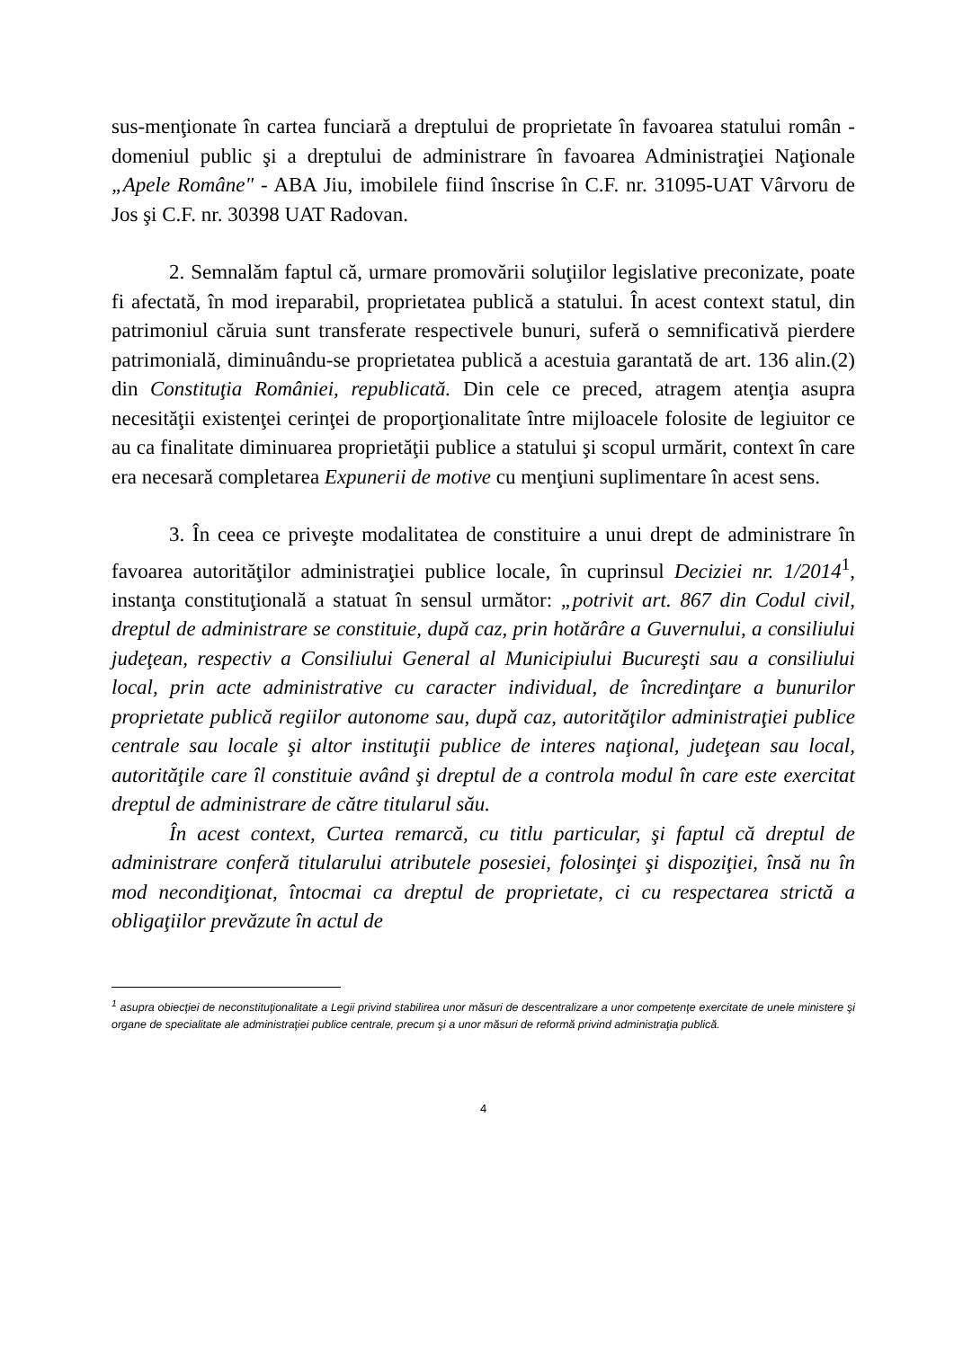sus-menţionate în cartea funciară a dreptului de proprietate în favoarea statului român - domeniul public şi a dreptului de administrare în favoarea Administraţiei Naţionale „Apele Române" - ABA Jiu, imobilele fiind înscrise în C.F. nr. 31095-UAT Vârvoru de Jos şi C.F. nr. 30398 UAT Radovan.
2. Semnalăm faptul că, urmare promovării soluţiilor legislative preconizate, poate fi afectată, în mod ireparabil, proprietatea publică a statului. În acest context statul, din patrimoniul căruia sunt transferate respectivele bunuri, suferă o semnificativă pierdere patrimonială, diminuându-se proprietatea publică a acestuia garantată de art. 136 alin.(2) din Constituţia României, republicată. Din cele ce preced, atragem atenţia asupra necesităţii existenţei cerinţei de proporţionalitate între mijloacele folosite de legiuitor ce au ca finalitate diminuarea proprietăţii publice a statului şi scopul urmărit, context în care era necesară completarea Expunerii de motive cu menţiuni suplimentare în acest sens.
3. În ceea ce priveşte modalitatea de constituire a unui drept de administrare în favoarea autorităţilor administraţiei publice locale, în cuprinsul Deciziei nr. 1/2014<sup>1</sup>, instanţa constituţională a statuat în sensul următor: „potrivit art. 867 din Codul civil, dreptul de administrare se constituie, după caz, prin hotărâre a Guvernului, a consiliului judeţean, respectiv a Consiliului General al Municipiului Bucureşti sau a consiliului local, prin acte administrative cu caracter individual, de încredinţare a bunurilor proprietate publică regiilor autonome sau, după caz, autorităţilor administraţiei publice centrale sau locale şi altor instituţii publice de interes naţional, judeţean sau local, autorităţile care îl constituie având şi dreptul de a controla modul în care este exercitat dreptul de administrare de către titularul său.
În acest context, Curtea remarcă, cu titlu particular, şi faptul că dreptul de administrare conferă titularului atributele posesiei, folosinţei şi dispoziţiei, însă nu în mod necondiţionat, întocmai ca dreptul de proprietate, ci cu respectarea strictă a obligaţiilor prevăzute în actul de
<sup>1</sup> asupra obiecţiei de neconstituţionalitate a Legii privind stabilirea unor măsuri de descentralizare a unor competenţe exercitate de unele ministere şi organe de specialitate ale administraţiei publice centrale, precum şi a unor măsuri de reformă privind administraţia publică.
4